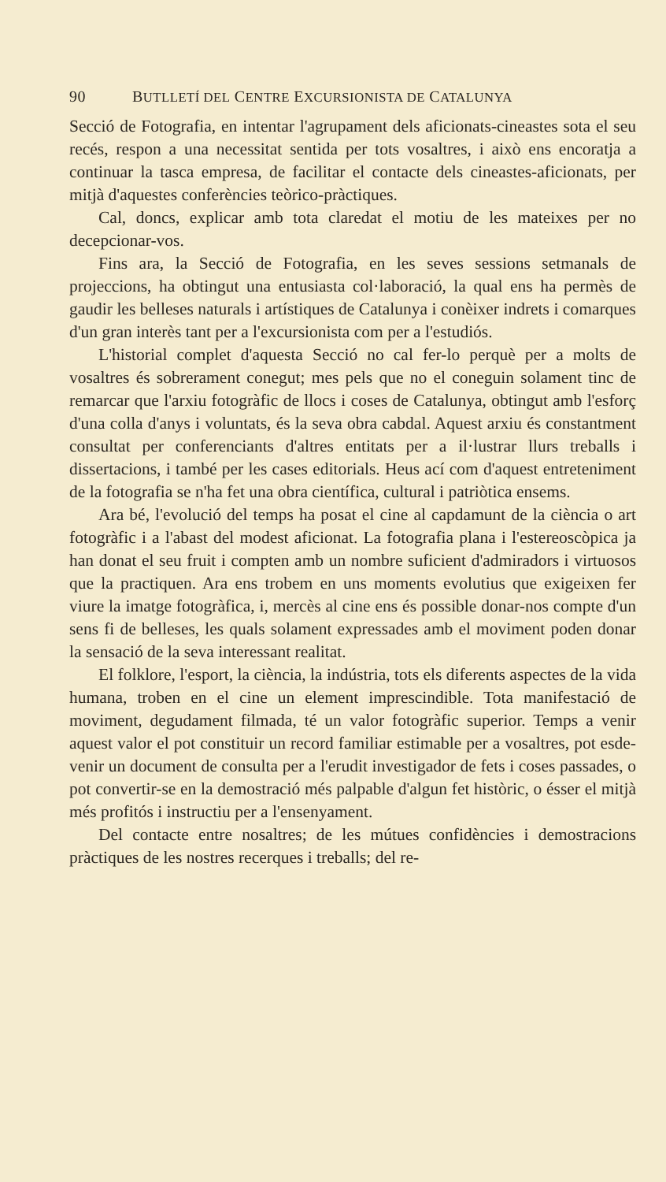90 BUTLLETÍ DEL CENTRE EXCURSIONISTA DE CATALUNYA
Secció de Fotografia, en intentar l'agrupament dels aficionats-ci­neastes sota el seu recés, respon a una necessitat sentida per tots vosaltres, i això ens encoratja a continuar la tasca empresa, de facilitar el contacte dels cineastes-aficionats, per mitjà d'aquestes conferències teòrico-pràctiques.
Cal, doncs, explicar amb tota claredat el motiu de les mateixes per no decepcionar-vos.
Fins ara, la Secció de Fotografia, en les seves sessions setma­nals de projeccions, ha obtingut una entusiasta col·laboració, la qual ens ha permès de gaudir les belleses naturals i artístiques de Catalunya i conèixer indrets i comarques d'un gran interès tant per a l'excursionista com per a l'estudiós.
L'historial complet d'aquesta Secció no cal fer-lo perquè per a molts de vosaltres és sobrerament conegut; mes pels que no el coneguin solament tinc de remarcar que l'arxiu fotogràfic de llocs i coses de Catalunya, obtingut amb l'esforç d'una colla d'anys i voluntats, és la seva obra cabdal. Aquest arxiu és constantment consultat per conferenciants d'altres entitats per a il·lustrar llurs treballs i dissertacions, i també per les cases editorials. Heus ací com d'aquest entreteniment de la fotografia se n'ha fet una obra científica, cultural i patriòtica ensems.
Ara bé, l'evolució del temps ha posat el cine al capdamunt de la ciència o art fotogràfic i a l'abast del modest aficionat. La fotogra­fia plana i l'estereoscòpica ja han donat el seu fruit i compten amb un nombre suficient d'admiradors i virtuosos que la practiquen. Ara ens trobem en uns moments evolutius que exigeixen fer viure la imatge fotogràfica, i, mercès al cine ens és possible donar-nos compte d'un sens fi de belleses, les quals solament expressades amb el moviment poden donar la sensació de la seva interessant realitat.
El folklore, l'esport, la ciència, la indústria, tots els diferents aspectes de la vida humana, troben en el cine un element impres­cindible. Tota manifestació de moviment, degudament filmada, té un valor fotogràfic superior. Temps a venir aquest valor el pot constituir un record familiar estimable per a vosaltres, pot esde­venir un document de consulta per a l'erudit investigador de fets i coses passades, o pot convertir-se en la demostració més palpa­ble d'algun fet històric, o ésser el mitjà més profitós i instructiu per a l'ensenyament.
Del contacte entre nosaltres; de les mútues confidències i de­mostracions pràctiques de les nostres recerques i treballs; del re-